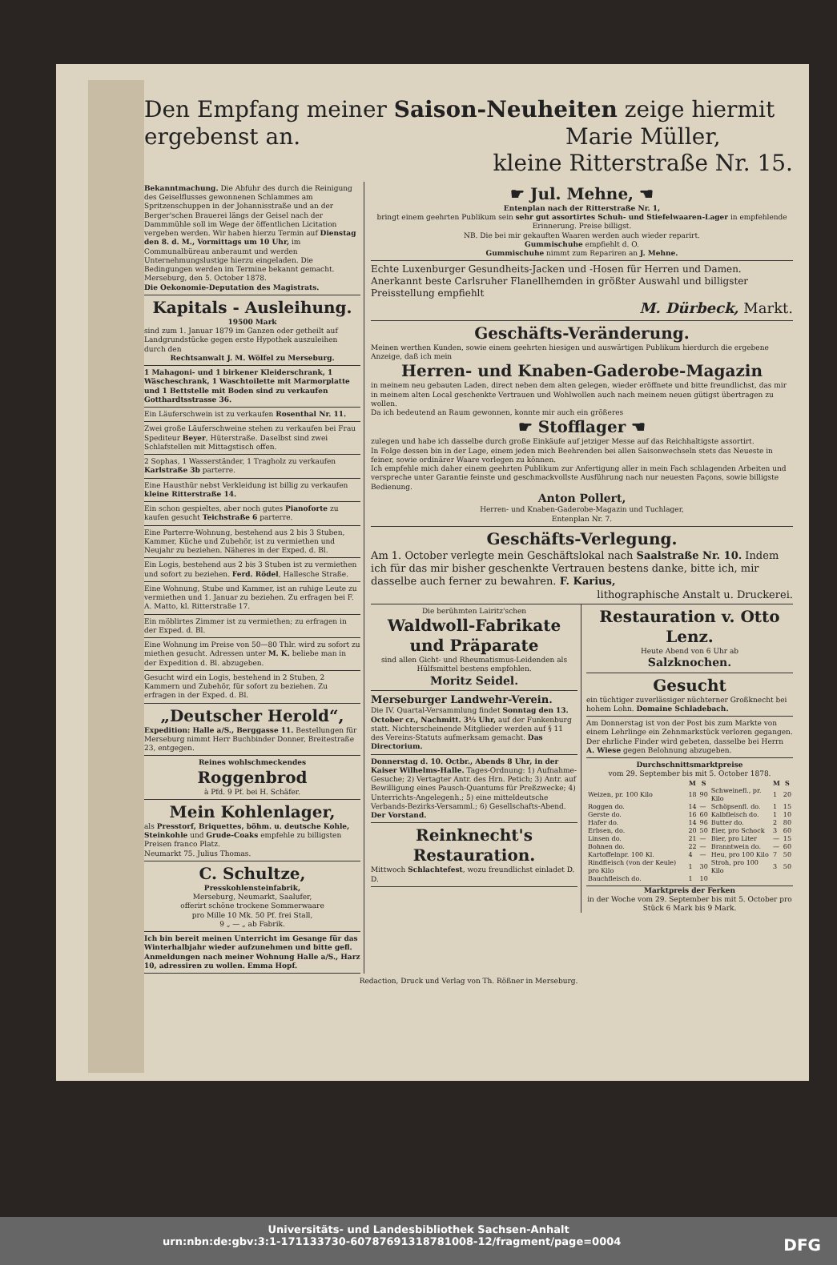Den Empfang meiner Saison-Neuheiten zeige hiermit ergebenst an. Marie Müller,
kleine Ritterstraße Nr. 15.
Bekanntmachung. Die Abfuhr des durch die Reinigung des Geiselflusses gewonnenen Schlammes am Spritzenschuppen in der Johannisstraße und an der Berger'schen Brauerei längs der Geisel nach der Dammmühle soll im Wege der öffentlichen Licitation vergeben werden. Wir haben hierzu Termin auf Dienstag den 8. d. M., Vormittags um 10 Uhr, im Communalbüreau anberaumt und werden Unternehmungslustige hierzu eingeladen. Die Bedingungen werden im Termine bekannt gemacht.
Merseburg, den 5. October 1878.
Die Oekonomie-Deputation des Magistrats.
Kapitals - Ausleihung.
19500 Mark
sind zum 1. Januar 1879 im Ganzen oder getheilt auf Landgrundstücke gegen erste Hypothek auszuleihen durch den
Rechtsanwalt J. M. Wölfel zu Merseburg.
1 Mahagoni- und 1 birkener Kleiderschrank, 1 Wäscheschrank, 1 Waschtoilette mit Marmorplatte und 1 Bettstelle mit Boden sind zu verkaufen Gotthardtsstrasse 36.
Ein Läuferschwein ist zu verkaufen Rosenthal Nr. 11.
Zwei große Läuferschweine stehen zu verkaufen bei Frau Spediteur Beyer, Hüterstraße. Daselbst sind zwei Schlafstellen mit Mittagstisch offen.
2 Sophas, 1 Wasserständer, 1 Tragholz zu verkaufen Karlstraße 3b parterre.
Eine Hausthür nebst Verkleidung ist billig zu verkaufen kleine Ritterstraße 14.
Ein schon gespieltes, aber noch gutes Pianoforte zu kaufen gesucht Teichstraße 6 parterre.
Eine Parterre-Wohnung, bestehend aus 2 bis 3 Stuben, Kammer, Küche und Zubehör, ist zu vermiethen und Neujahr zu beziehen. Näheres in der Exped. d. Bl.
Ein Logis, bestehend aus 2 bis 3 Stuben ist zu vermiethen und sofort zu beziehen. Ferd. Rödel, Hallesche Straße.
Eine Wohnung, Stube und Kammer, ist an ruhige Leute zu vermiethen und 1. Januar zu beziehen. Zu erfragen bei F. A. Matto, kl. Ritterstraße 17.
Ein möblirtes Zimmer ist zu vermiethen; zu erfragen in der Exped. d. Bl.
Eine Wohnung im Preise von 50—80 Thlr. wird zu sofort zu miethen gesucht. Adressen unter M. K. beliebe man in der Expedition d. Bl. abzugeben.
Gesucht wird ein Logis, bestehend in 2 Stuben, 2 Kammern und Zubehör, für sofort zu beziehen. Zu erfragen in der Exped. d. Bl.
„Deutscher Herold“,
Expedition: Halle a/S., Berggasse 11. Bestellungen für Merseburg nimmt Herr Buchbinder Donner, Breitestraße 23, entgegen.
Reines wohlschmeckendes
Roggenbrod
à Pfd. 9 Pf. bei H. Schäfer.
Mein Kohlenlager,
als Presstorf, Briquettes, böhm. u. deutsche Kohle, Steinkohle und Grude-Coaks empfehle zu billigsten Preisen franco Platz.
Neumarkt 75. Julius Thomas.
C. Schultze,
Presskohlensteinfabrik,
Merseburg, Neumarkt, Saalufer,
offerirt schöne trockene Sommerwaare
pro Mille 10 Mk. 50 Pf. frei Stall,
9 „ — „ ab Fabrik.
Ich bin bereit meinen Unterricht im Gesange für das Winterhalbjahr wieder aufzunehmen und bitte gefl. Anmeldungen nach meiner Wohnung Halle a/S., Harz 10, adressiren zu wollen. Emma Hopf.
☛ Jul. Mehne, ☚
Entenplan nach der Ritterstraße Nr. 1,
bringt einem geehrten Publikum sein sehr gut assortirtes Schuh- und Stiefelwaaren-Lager in empfehlende Erinnerung. Preise billigst.
NB. Die bei mir gekauften Waaren werden auch wieder reparirt.
Gummischuhe empfiehlt d. O.
Gummischuhe nimmt zum Repariren an J. Mehne.
Echte Luxenburger Gesundheits-Jacken und -Hosen für Herren und Damen.
Anerkannt beste Carlsruher Flanellhemden in größter Auswahl und billigster Preisstellung empfiehlt
M. Dürbeck, Markt.
Geschäfts-Veränderung.
Meinen werthen Kunden, sowie einem geehrten hiesigen und auswärtigen Publikum hierdurch die ergebene Anzeige, daß ich mein
Herren- und Knaben-Gaderobe-Magazin
in meinem neu gebauten Laden, direct neben dem alten gelegen, wieder eröffnete und bitte freundlichst, das mir in meinem alten Local geschenkte Vertrauen und Wohlwollen auch nach meinem neuen gütigst übertragen zu wollen.
Da ich bedeutend an Raum gewonnen, konnte mir auch ein größeres
☛ Stofflager ☚
zulegen und habe ich dasselbe durch große Einkäufe auf jetziger Messe auf das Reichhaltigste assortirt.
In Folge dessen bin in der Lage, einem jeden mich Beehrenden bei allen Saisonwechseln stets das Neueste in feiner, sowie ordinärer Waare vorlegen zu können.
Ich empfehle mich daher einem geehrten Publikum zur Anfertigung aller in mein Fach schlagenden Arbeiten und verspreche unter Garantie feinste und geschmackvollste Ausführung nach nur neuesten Façons, sowie billigste Bedienung.
Anton Pollert,
Herren- und Knaben-Gaderobe-Magazin und Tuchlager,
Entenplan Nr. 7.
Geschäfts-Verlegung.
Am 1. October verlegte mein Geschäftslokal nach Saalstraße Nr. 10. Indem ich für das mir bisher geschenkte Vertrauen bestens danke, bitte ich, mir dasselbe auch ferner zu bewahren. F. Karius,
lithographische Anstalt u. Druckerei.
Die berühmten Lairitz'schen
Waldwoll-Fabrikate und Präparate
sind allen Gicht- und Rheumatismus-Leidenden als Hülfsmittel bestens empfohlen.
Moritz Seidel.
Merseburger Landwehr-Verein.
Die IV. Quartal-Versammlung findet Sonntag den 13. October cr., Nachmitt. 3½ Uhr, auf der Funkenburg statt. Nichterscheinende Mitglieder werden auf § 11 des Vereins-Statuts aufmerksam gemacht. Das Directorium.
Donnerstag d. 10. Octbr., Abends 8 Uhr, in der Kaiser Wilhelms-Halle. Tages-Ordnung: 1) Aufnahme-Gesuche; 2) Vertagter Antr. des Hrn. Petich; 3) Antr. auf Bewilligung eines Pausch-Quantums für Preßzwecke; 4) Unterrichts-Angelegenh.; 5) eine mitteldeutsche Verbands-Bezirks-Versamml.; 6) Gesellschafts-Abend. Der Vorstand.
Reinknecht's Restauration.
Mittwoch Schlachtefest, wozu freundlichst einladet D. D.
Restauration v. Otto Lenz.
Heute Abend von 6 Uhr ab
Salzknochen.
Gesucht
ein tüchtiger zuverlässiger nüchterner Großknecht bei hohem Lohn. Domaine Schladebach.
Am Donnerstag ist von der Post bis zum Markte von einem Lehrlinge ein Zehnmarkstück verloren gegangen. Der ehrliche Finder wird gebeten, dasselbe bei Herrn A. Wiese gegen Belohnung abzugeben.
Durchschnittsmarktpreise
vom 29. September bis mit 5. October 1878.
| | M | S | | M | S |
| --- | --- | --- | --- | --- | --- |
| Weizen, pr. 100 Kilo | 18 | 90 | Schweinefl., pr. Kilo | 1 | 20 |
| Roggen do. | 14 | — | Schöpsenfl. do. | 1 | 15 |
| Gerste do. | 16 | 60 | Kalbfleisch do. | 1 | 10 |
| Hafer do. | 14 | 96 | Butter do. | 2 | 80 |
| Erbsen, do. | 20 | 50 | Eier, pro Schock | 3 | 60 |
| Linsen do. | 21 | — | Bier, pro Liter | — | 15 |
| Bohnen do. | 22 | — | Branntwein do. | — | 60 |
| Kartoffelnpr. 100 Kl. | 4 | — | Heu, pro 100 Kilo | 7 | 50 |
| Rindfleisch (von der Keule) pro Kilo | 1 | 30 | Stroh, pro 100 Kilo | 3 | 50 |
| Bauchfleisch do. | 1 | 10 | | | |
Marktpreis der Ferken
in der Woche vom 29. September bis mit 5. October pro Stück 6 Mark bis 9 Mark.
Redaction, Druck und Verlag von Th. Rößner in Merseburg.
Universitäts- und Landesbibliothek Sachsen-Anhalt
urn:nbn:de:gbv:3:1-171133730-60787691318781008-12/fragment/page=0004 DFG